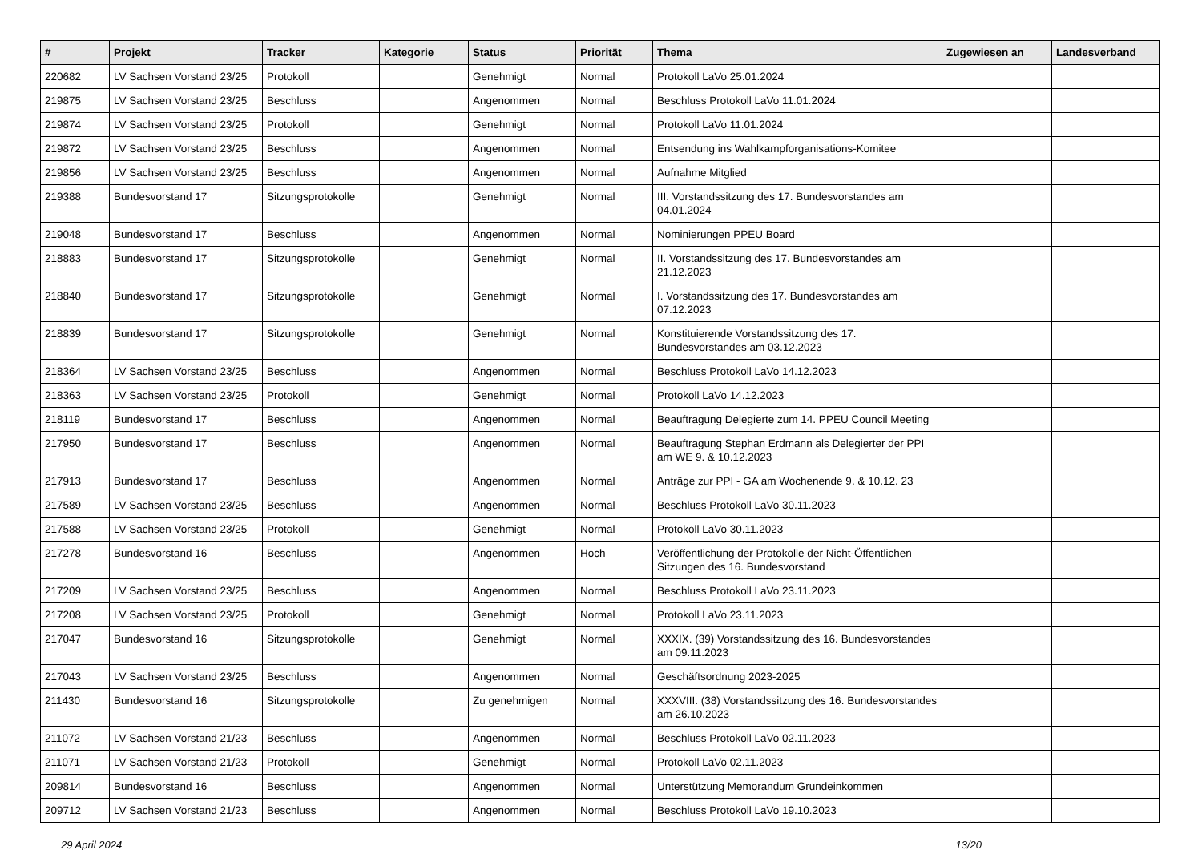| # | Projekt | Tracker | Kategorie | Status | Priorität | Thema | Zugewiesen an | Landesverband |
| --- | --- | --- | --- | --- | --- | --- | --- | --- |
| 220682 | LV Sachsen Vorstand 23/25 | Protokoll | | Genehmigt | Normal | Protokoll LaVo 25.01.2024 | | |
| 219875 | LV Sachsen Vorstand 23/25 | Beschluss | | Angenommen | Normal | Beschluss Protokoll LaVo 11.01.2024 | | |
| 219874 | LV Sachsen Vorstand 23/25 | Protokoll | | Genehmigt | Normal | Protokoll LaVo 11.01.2024 | | |
| 219872 | LV Sachsen Vorstand 23/25 | Beschluss | | Angenommen | Normal | Entsendung ins Wahlkampforganisations-Komitee | | |
| 219856 | LV Sachsen Vorstand 23/25 | Beschluss | | Angenommen | Normal | Aufnahme Mitglied | | |
| 219388 | Bundesvorstand 17 | Sitzungsprotokolle | | Genehmigt | Normal | III. Vorstandssitzung des 17. Bundesvorstandes am 04.01.2024 | | |
| 219048 | Bundesvorstand 17 | Beschluss | | Angenommen | Normal | Nominierungen PPEU Board | | |
| 218883 | Bundesvorstand 17 | Sitzungsprotokolle | | Genehmigt | Normal | II. Vorstandssitzung des 17. Bundesvorstandes am 21.12.2023 | | |
| 218840 | Bundesvorstand 17 | Sitzungsprotokolle | | Genehmigt | Normal | I. Vorstandssitzung des 17. Bundesvorstandes am 07.12.2023 | | |
| 218839 | Bundesvorstand 17 | Sitzungsprotokolle | | Genehmigt | Normal | Konstituierende Vorstandssitzung des 17. Bundesvorstandes am 03.12.2023 | | |
| 218364 | LV Sachsen Vorstand 23/25 | Beschluss | | Angenommen | Normal | Beschluss Protokoll LaVo 14.12.2023 | | |
| 218363 | LV Sachsen Vorstand 23/25 | Protokoll | | Genehmigt | Normal | Protokoll LaVo 14.12.2023 | | |
| 218119 | Bundesvorstand 17 | Beschluss | | Angenommen | Normal | Beauftragung Delegierte zum 14. PPEU Council Meeting | | |
| 217950 | Bundesvorstand 17 | Beschluss | | Angenommen | Normal | Beauftragung Stephan Erdmann als Delegierter der PPI am WE 9. & 10.12.2023 | | |
| 217913 | Bundesvorstand 17 | Beschluss | | Angenommen | Normal | Anträge zur PPI - GA am Wochenende 9. & 10.12. 23 | | |
| 217589 | LV Sachsen Vorstand 23/25 | Beschluss | | Angenommen | Normal | Beschluss Protokoll LaVo 30.11.2023 | | |
| 217588 | LV Sachsen Vorstand 23/25 | Protokoll | | Genehmigt | Normal | Protokoll LaVo 30.11.2023 | | |
| 217278 | Bundesvorstand 16 | Beschluss | | Angenommen | Hoch | Veröffentlichung der Protokolle der Nicht-Öffentlichen Sitzungen des 16. Bundesvorstand | | |
| 217209 | LV Sachsen Vorstand 23/25 | Beschluss | | Angenommen | Normal | Beschluss Protokoll LaVo 23.11.2023 | | |
| 217208 | LV Sachsen Vorstand 23/25 | Protokoll | | Genehmigt | Normal | Protokoll LaVo 23.11.2023 | | |
| 217047 | Bundesvorstand 16 | Sitzungsprotokolle | | Genehmigt | Normal | XXXIX. (39) Vorstandssitzung des 16. Bundesvorstandes am 09.11.2023 | | |
| 217043 | LV Sachsen Vorstand 23/25 | Beschluss | | Angenommen | Normal | Geschäftsordnung 2023-2025 | | |
| 211430 | Bundesvorstand 16 | Sitzungsprotokolle | | Zu genehmigen | Normal | XXXVIII. (38) Vorstandssitzung des 16. Bundesvorstandes am 26.10.2023 | | |
| 211072 | LV Sachsen Vorstand 21/23 | Beschluss | | Angenommen | Normal | Beschluss Protokoll LaVo 02.11.2023 | | |
| 211071 | LV Sachsen Vorstand 21/23 | Protokoll | | Genehmigt | Normal | Protokoll LaVo 02.11.2023 | | |
| 209814 | Bundesvorstand 16 | Beschluss | | Angenommen | Normal | Unterstützung Memorandum Grundeinkommen | | |
| 209712 | LV Sachsen Vorstand 21/23 | Beschluss | | Angenommen | Normal | Beschluss Protokoll LaVo 19.10.2023 | | |
29 April 2024 13/20